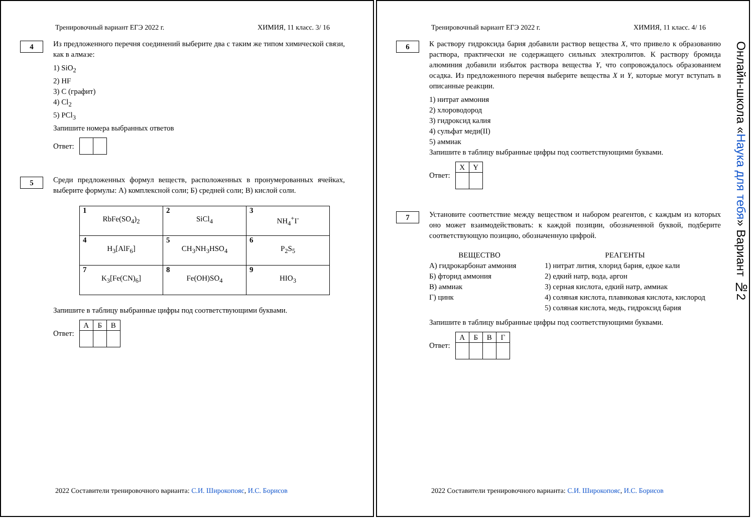Тренировочный вариант ЕГЭ 2022 г. ХИМИЯ, 11 класс. 3/ 16
4
Из предложенного перечня соединений выберите два с таким же типом химической связи, как в алмазе:
1) SiO<sub>2</sub>
2) HF
3) C (графит)
4) Cl<sub>2</sub>
5) PCl<sub>3</sub>
Запишите номера выбранных ответов
Ответ:
5
Среди предложенных формул веществ, расположенных в пронумерованных ячейках, выберите формулы: А) комплексной соли; Б) средней соли; В) кислой соли.
| 1 RbFe(SO<sub>4</sub>)<sub>2</sub> | 2 SiCl<sub>4</sub> | 3 NH<sub>4</sub><sup>+</sup>I<sup>-</sup> |
| 4 H<sub>3</sub>[AlF<sub>6</sub>] | 5 CH<sub>3</sub>NH<sub>3</sub>HSO<sub>4</sub> | 6 P<sub>2</sub>S<sub>5</sub> |
| 7 K<sub>3</sub>[Fe(CN)<sub>6</sub>] | 8 Fe(OH)SO<sub>4</sub> | 9 HIO<sub>3</sub> |
Запишите в таблицу выбранные цифры под соответствующими буквами.
Ответ:
| А | Б | В |
2022 Составители тренировочного варианта: С.И. Широкопояс, И.С. Борисов
Тренировочный вариант ЕГЭ 2022 г. ХИМИЯ, 11 класс. 4/ 16
6
К раствору гидроксида бария добавили раствор вещества X, что привело к образованию раствора, практически не содержащего сильных электролитов. К раствору бромида алюминия добавили избыток раствора вещества Y, что сопровождалось образованием осадка. Из предложенного перечня выберите вещества X и Y, которые могут вступать в описанные реакции.
1) нитрат аммония
2) хлороводород
3) гидроксид калия
4) сульфат меди(II)
5) аммиак
Запишите в таблицу выбранные цифры под соответствующими буквами.
Ответ:
| X | Y |
7
Установите соответствие между веществом и набором реагентов, с каждым из которых оно может взаимодействовать: к каждой позиции, обозначенной буквой, подберите соответствующую позицию, обозначенную цифрой.
ВЕЩЕСТВО
А) гидрокарбонат аммония
Б) фторид аммония
В) аммиак
Г) цинк
РЕАГЕНТЫ
1) нитрат лития, хлорид бария, едкое кали
2) едкий натр, вода, аргон
3) серная кислота, едкий натр, аммиак
4) соляная кислота, плавиковая кислота, кислород
5) соляная кислота, медь, гидроксид бария
Запишите в таблицу выбранные цифры под соответствующими буквами.
Ответ:
| А | Б | В | Г |
Онлайн-школа «Наука для тебя» Вариант №2
2022 Составители тренировочного варианта: С.И. Широкопояс, И.С. Борисов